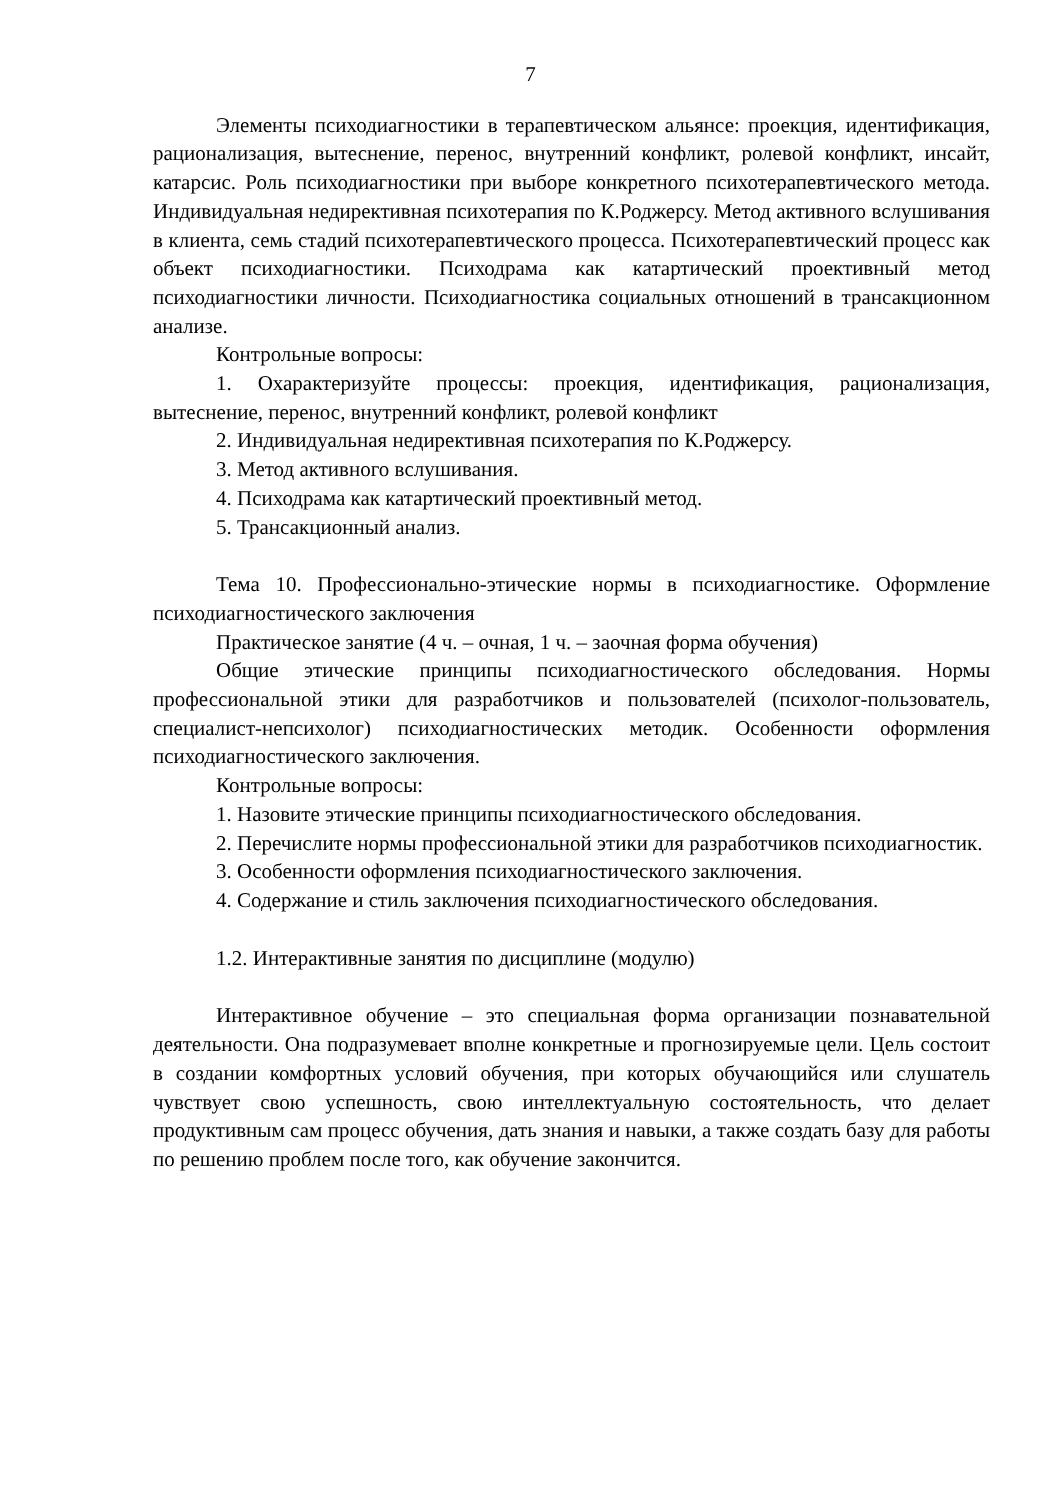7
Элементы психодиагностики в терапевтическом альянсе: проекция, идентификация, рационализация, вытеснение, перенос, внутренний конфликт, ролевой конфликт, инсайт, катарсис. Роль психодиагностики при выборе конкретного психотерапевтического метода. Индивидуальная недирективная психотерапия по К.Роджерсу. Метод активного вслушивания в клиента, семь стадий психотерапевтического процесса. Психотерапевтический процесс как объект психодиагностики. Психодрама как катартический проективный метод психодиагностики личности. Психодиагностика социальных отношений в трансакционном анализе.
Контрольные вопросы:
1. Охарактеризуйте процессы: проекция, идентификация, рационализация, вытеснение, перенос, внутренний конфликт, ролевой конфликт
2. Индивидуальная недирективная психотерапия по К.Роджерсу.
3. Метод активного вслушивания.
4. Психодрама как катартический проективный метод.
5. Трансакционный анализ.
Тема 10. Профессионально-этические нормы в психодиагностике. Оформление психодиагностического заключения
Практическое занятие (4 ч. – очная, 1 ч. – заочная форма обучения)
Общие этические принципы психодиагностического обследования. Нормы профессиональной этики для разработчиков и пользователей (психолог-пользователь, специалист-непсихолог) психодиагностических методик. Особенности оформления психодиагностического заключения.
Контрольные вопросы:
1. Назовите этические принципы психодиагностического обследования.
2. Перечислите нормы профессиональной этики для разработчиков психодиагностик.
3. Особенности оформления психодиагностического заключения.
4. Содержание и стиль заключения психодиагностического обследования.
1.2. Интерактивные занятия по дисциплине (модулю)
Интерактивное обучение – это специальная форма организации познавательной деятельности. Она подразумевает вполне конкретные и прогнозируемые цели. Цель состоит в создании комфортных условий обучения, при которых обучающийся или слушатель чувствует свою успешность, свою интеллектуальную состоятельность, что делает продуктивным сам процесс обучения, дать знания и навыки, а также создать базу для работы по решению проблем после того, как обучение закончится.